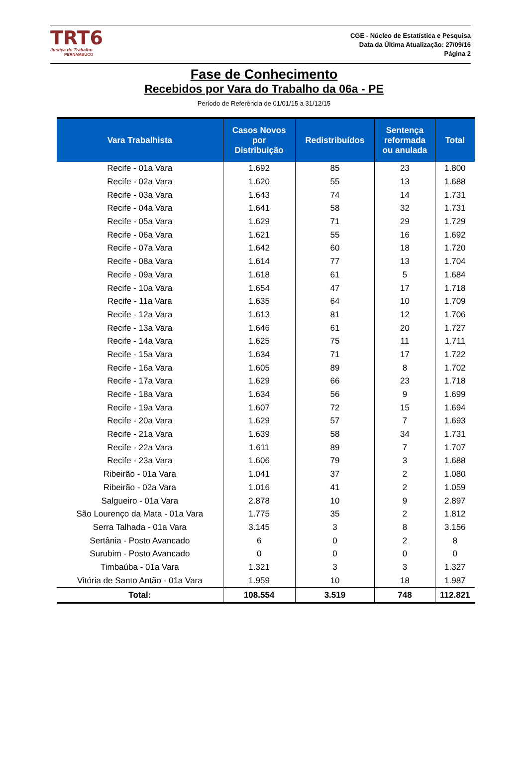TRT6
Justiça do Trabalho
PERNAMBUCO
CGE - Núcleo de Estatística e Pesquisa
Data da Última Atualização: 27/09/16
Página 2
Fase de Conhecimento
Recebidos por Vara do Trabalho da 06a - PE
Período de Referência de 01/01/15 a 31/12/15
| Vara Trabalhista | Casos Novos por Distribuição | Redistribuídos | Sentença reformada ou anulada | Total |
| --- | --- | --- | --- | --- |
| Recife - 01a Vara | 1.692 | 85 | 23 | 1.800 |
| Recife - 02a Vara | 1.620 | 55 | 13 | 1.688 |
| Recife - 03a Vara | 1.643 | 74 | 14 | 1.731 |
| Recife - 04a Vara | 1.641 | 58 | 32 | 1.731 |
| Recife - 05a Vara | 1.629 | 71 | 29 | 1.729 |
| Recife - 06a Vara | 1.621 | 55 | 16 | 1.692 |
| Recife - 07a Vara | 1.642 | 60 | 18 | 1.720 |
| Recife - 08a Vara | 1.614 | 77 | 13 | 1.704 |
| Recife - 09a Vara | 1.618 | 61 | 5 | 1.684 |
| Recife - 10a Vara | 1.654 | 47 | 17 | 1.718 |
| Recife - 11a Vara | 1.635 | 64 | 10 | 1.709 |
| Recife - 12a Vara | 1.613 | 81 | 12 | 1.706 |
| Recife - 13a Vara | 1.646 | 61 | 20 | 1.727 |
| Recife - 14a Vara | 1.625 | 75 | 11 | 1.711 |
| Recife - 15a Vara | 1.634 | 71 | 17 | 1.722 |
| Recife - 16a Vara | 1.605 | 89 | 8 | 1.702 |
| Recife - 17a Vara | 1.629 | 66 | 23 | 1.718 |
| Recife - 18a Vara | 1.634 | 56 | 9 | 1.699 |
| Recife - 19a Vara | 1.607 | 72 | 15 | 1.694 |
| Recife - 20a Vara | 1.629 | 57 | 7 | 1.693 |
| Recife - 21a Vara | 1.639 | 58 | 34 | 1.731 |
| Recife - 22a Vara | 1.611 | 89 | 7 | 1.707 |
| Recife - 23a Vara | 1.606 | 79 | 3 | 1.688 |
| Ribeirão - 01a Vara | 1.041 | 37 | 2 | 1.080 |
| Ribeirão - 02a Vara | 1.016 | 41 | 2 | 1.059 |
| Salgueiro - 01a Vara | 2.878 | 10 | 9 | 2.897 |
| São Lourenço da Mata - 01a Vara | 1.775 | 35 | 2 | 1.812 |
| Serra Talhada - 01a Vara | 3.145 | 3 | 8 | 3.156 |
| Sertânia - Posto Avancado | 6 | 0 | 2 | 8 |
| Surubim - Posto Avancado | 0 | 0 | 0 | 0 |
| Timbaúba - 01a Vara | 1.321 | 3 | 3 | 1.327 |
| Vitória de Santo Antão - 01a Vara | 1.959 | 10 | 18 | 1.987 |
| Total: | 108.554 | 3.519 | 748 | 112.821 |